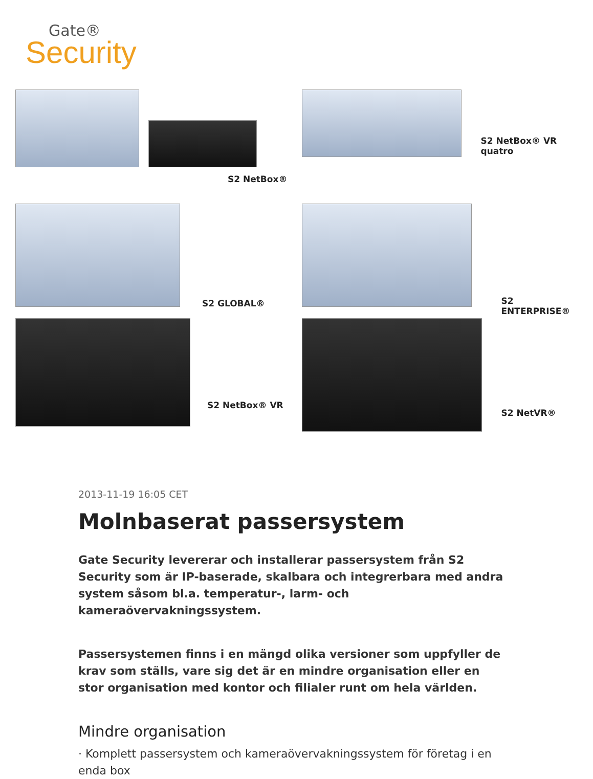Gate®
Security
S2 NetBox®
S2 NetBox® VR quatro
S2 GLOBAL®
S2 ENTERPRISE®
S2 NetBox® VR
S2 NetVR®
2013-11-19 16:05 CET
Molnbaserat passersystem
Gate Security levererar och installerar passersystem från S2 Security som är IP-baserade, skalbara och integrerbara med andra system såsom bl.a. temperatur-, larm- och kameraövervakningssystem.
Passersystemen finns i en mängd olika versioner som uppfyller de krav som ställs, vare sig det är en mindre organisation eller en stor organisation med kontor och filialer runt om hela världen.
Mindre organisation
· Komplett passersystem och kameraövervakningssystem för företag i en enda box